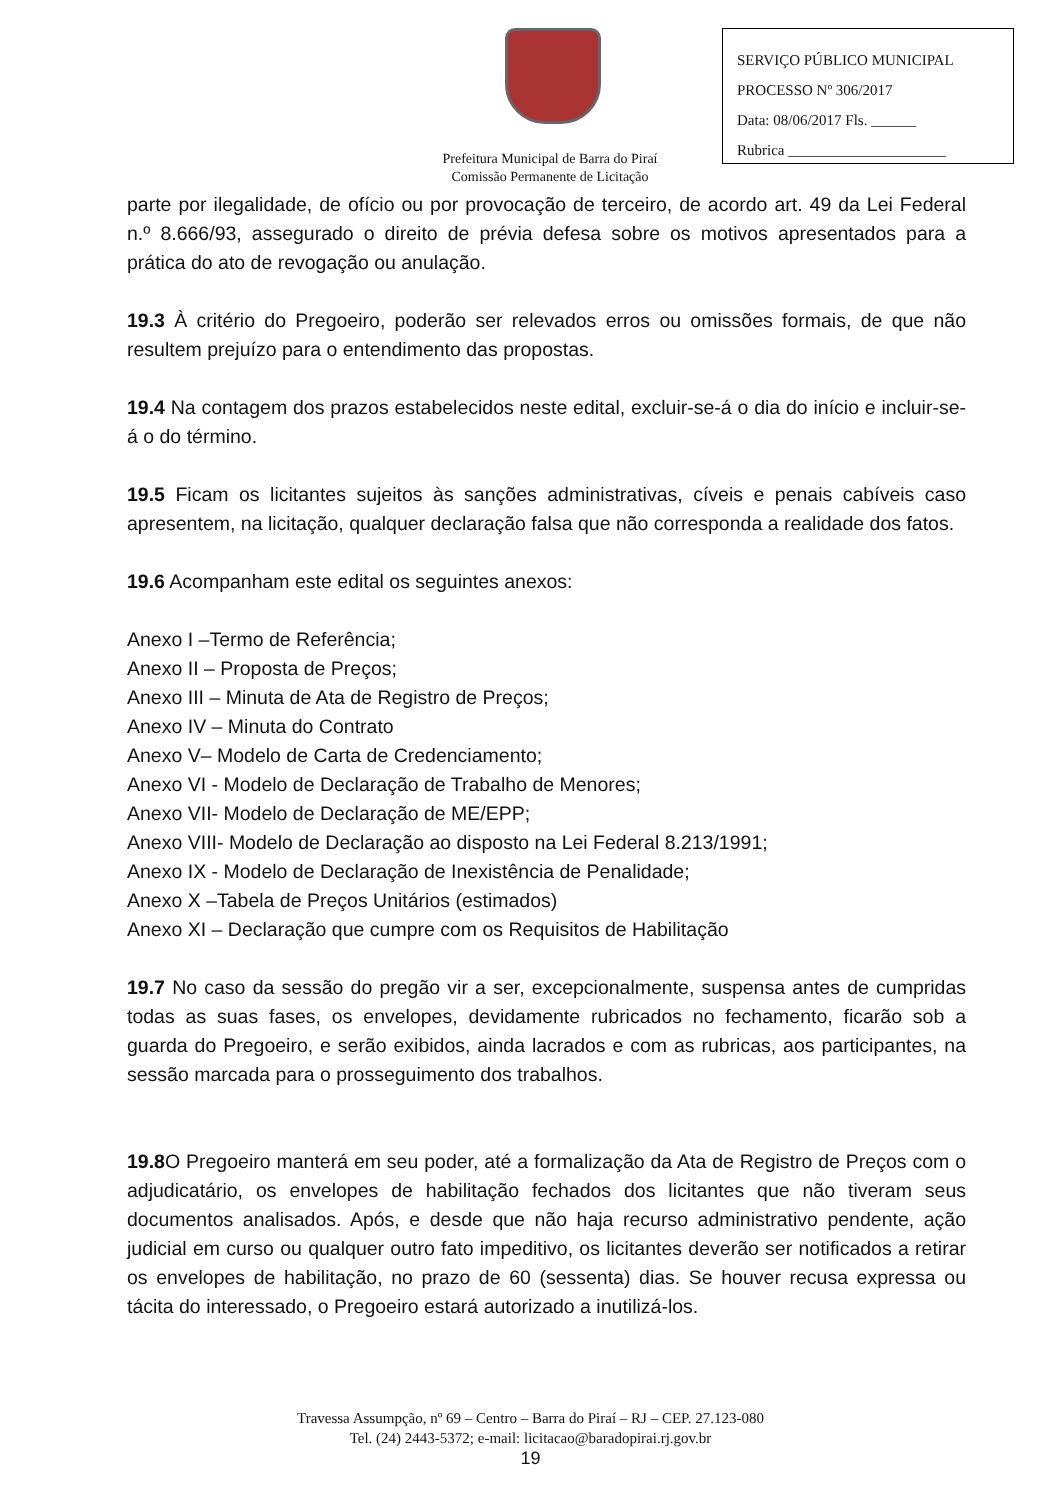SERVIÇO PÚBLICO MUNICIPAL
PROCESSO Nº 306/2017
Data: 08/06/2017 Fls. ______
Rubrica _____________________
Prefeitura Municipal de Barra do Piraí
Comissão Permanente de Licitação
parte por ilegalidade, de ofício ou por provocação de terceiro, de acordo art. 49 da Lei Federal n.º 8.666/93, assegurado o direito de prévia defesa sobre os motivos apresentados para a prática do ato de revogação ou anulação.
19.3 À critério do Pregoeiro, poderão ser relevados erros ou omissões formais, de que não resultem prejuízo para o entendimento das propostas.
19.4 Na contagem dos prazos estabelecidos neste edital, excluir-se-á o dia do início e incluir-se-á o do término.
19.5 Ficam os licitantes sujeitos às sanções administrativas, cíveis e penais cabíveis caso apresentem, na licitação, qualquer declaração falsa que não corresponda a realidade dos fatos.
19.6 Acompanham este edital os seguintes anexos:
Anexo I –Termo de Referência;
Anexo II – Proposta de Preços;
Anexo III – Minuta de Ata de Registro de Preços;
Anexo IV – Minuta do Contrato
Anexo V– Modelo de Carta de Credenciamento;
Anexo VI - Modelo de Declaração de Trabalho de Menores;
Anexo VII- Modelo de Declaração de ME/EPP;
Anexo VIII- Modelo de Declaração ao disposto na Lei Federal 8.213/1991;
Anexo IX - Modelo de Declaração de Inexistência de Penalidade;
Anexo X –Tabela de Preços Unitários (estimados)
Anexo XI – Declaração que cumpre com os Requisitos de Habilitação
19.7 No caso da sessão do pregão vir a ser, excepcionalmente, suspensa antes de cumpridas todas as suas fases, os envelopes, devidamente rubricados no fechamento, ficarão sob a guarda do Pregoeiro, e serão exibidos, ainda lacrados e com as rubricas, aos participantes, na sessão marcada para o prosseguimento dos trabalhos.
19.8 O Pregoeiro manterá em seu poder, até a formalização da Ata de Registro de Preços com o adjudicatário, os envelopes de habilitação fechados dos licitantes que não tiveram seus documentos analisados. Após, e desde que não haja recurso administrativo pendente, ação judicial em curso ou qualquer outro fato impeditivo, os licitantes deverão ser notificados a retirar os envelopes de habilitação, no prazo de 60 (sessenta) dias. Se houver recusa expressa ou tácita do interessado, o Pregoeiro estará autorizado a inutilizá-los.
Travessa Assumpção, nº 69 – Centro – Barra do Piraí – RJ – CEP. 27.123-080
Tel. (24) 2443-5372; e-mail: licitacao@baradopirai.rj.gov.br
19